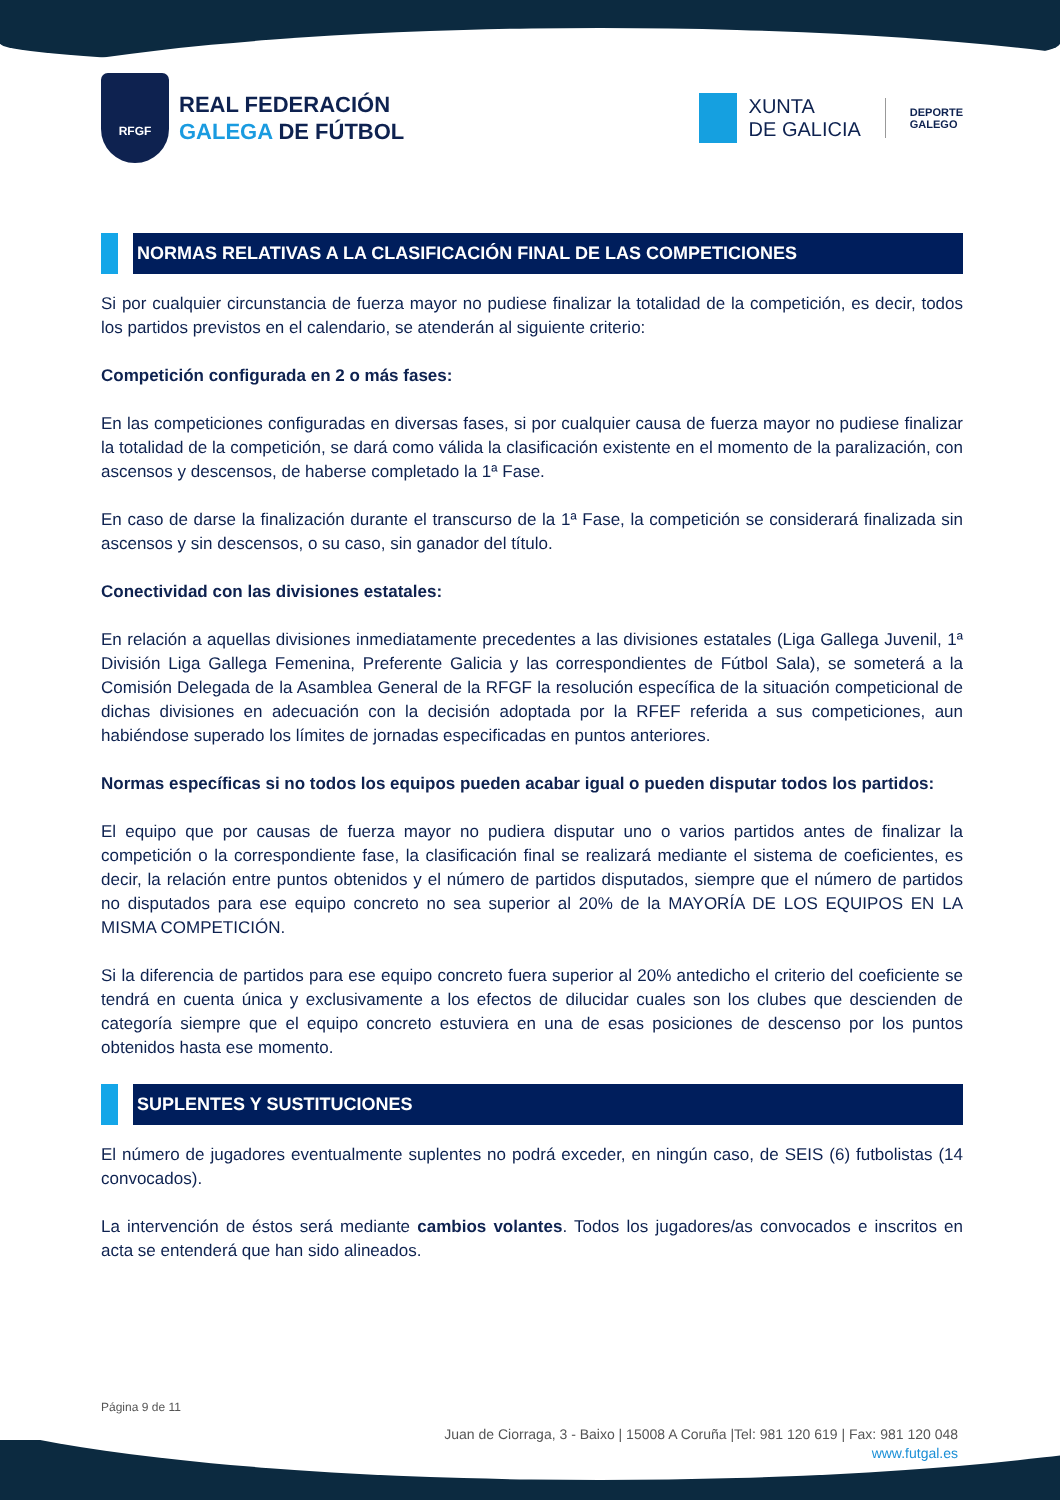RFGF
REAL FEDERACIÓN
GALEGA DE FÚTBOL
XUNTA
DE GALICIA
DEPORTE
GALEGO
NORMAS RELATIVAS A LA CLASIFICACIÓN FINAL DE LAS COMPETICIONES
Si por cualquier circunstancia de fuerza mayor no pudiese finalizar la totalidad de la competición, es decir, todos los partidos previstos en el calendario, se atenderán al siguiente criterio:
Competición configurada en 2 o más fases:
En las competiciones configuradas en diversas fases, si por cualquier causa de fuerza mayor no pudiese finalizar la totalidad de la competición, se dará como válida la clasificación existente en el momento de la paralización, con ascensos y descensos, de haberse completado la 1ª Fase.
En caso de darse la finalización durante el transcurso de la 1ª Fase, la competición se considerará finalizada sin ascensos y sin descensos, o su caso, sin ganador del título.
Conectividad con las divisiones estatales:
En relación a aquellas divisiones inmediatamente precedentes a las divisiones estatales (Liga Gallega Juvenil, 1ª División Liga Gallega Femenina, Preferente Galicia y las correspondientes de Fútbol Sala), se someterá a la Comisión Delegada de la Asamblea General de la RFGF la resolución específica de la situación competicional de dichas divisiones en adecuación con la decisión adoptada por la RFEF referida a sus competiciones, aun habiéndose superado los límites de jornadas especificadas en puntos anteriores.
Normas específicas si no todos los equipos pueden acabar igual o pueden disputar todos los partidos:
El equipo que por causas de fuerza mayor no pudiera disputar uno o varios partidos antes de finalizar la competición o la correspondiente fase, la clasificación final se realizará mediante el sistema de coeficientes, es decir, la relación entre puntos obtenidos y el número de partidos disputados, siempre que el número de partidos no disputados para ese equipo concreto no sea superior al 20% de la MAYORÍA DE LOS EQUIPOS EN LA MISMA COMPETICIÓN.
Si la diferencia de partidos para ese equipo concreto fuera superior al 20% antedicho el criterio del coeficiente se tendrá en cuenta única y exclusivamente a los efectos de dilucidar cuales son los clubes que descienden de categoría siempre que el equipo concreto estuviera en una de esas posiciones de descenso por los puntos obtenidos hasta ese momento.
SUPLENTES Y SUSTITUCIONES
El número de jugadores eventualmente suplentes no podrá exceder, en ningún caso, de SEIS (6) futbolistas (14 convocados).
La intervención de éstos será mediante cambios volantes. Todos los jugadores/as convocados e inscritos en acta se entenderá que han sido alineados.
Página 9 de 11
Juan de Ciorraga, 3 - Baixo | 15008 A Coruña |Tel: 981 120 619 | Fax: 981 120 048
www.futgal.es